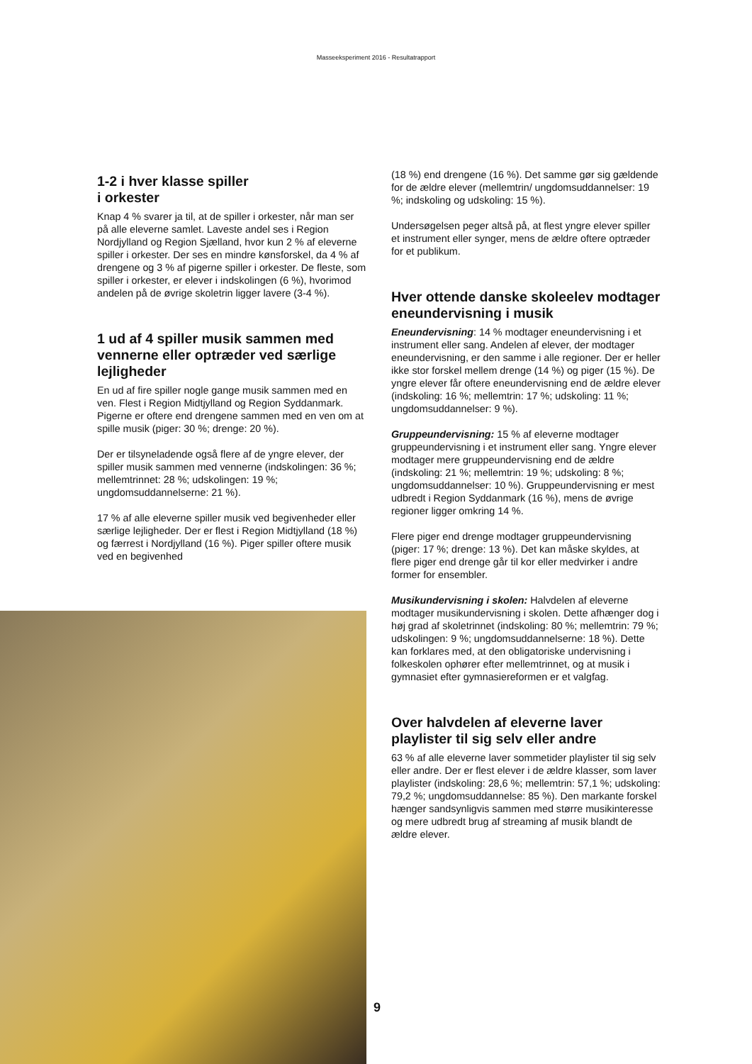Masseeksperiment 2016 - Resultatrapport
1-2 i hver klasse spiller
i orkester
Knap 4 % svarer ja til, at de spiller i orkester, når man ser på alle eleverne samlet. Laveste andel ses i Region Nordjylland og Region Sjælland, hvor kun 2 % af eleverne spiller i orkester. Der ses en mindre kønsforskel, da 4 % af drengene og 3 % af pigerne spiller i orkester. De fleste, som spiller i orkester, er elever i indskolingen (6 %), hvorimod andelen på de øvrige skoletrin ligger lavere (3-4 %).
1 ud af 4 spiller musik sammen med vennerne eller optræder ved særlige lejligheder
En ud af fire spiller nogle gange musik sammen med en ven. Flest i Region Midtjylland og Region Syddanmark. Pigerne er oftere end drengene sammen med en ven om at spille musik (piger: 30 %; drenge: 20 %).
Der er tilsyneladende også flere af de yngre elever, der spiller musik sammen med vennerne (indskolingen: 36 %; mellemtrinnet: 28 %; udskolingen: 19 %; ungdomsuddannelserne: 21 %).
17 % af alle eleverne spiller musik ved begivenheder eller særlige lejligheder. Der er flest i Region Midtjylland (18 %) og færrest i Nordjylland (16 %). Piger spiller oftere musik ved en begivenhed
(18 %) end drengene (16 %). Det samme gør sig gældende for de ældre elever (mellemtrin/ ungdomsuddannelser: 19 %; indskoling og udskoling: 15 %).
Undersøgelsen peger altså på, at flest yngre elever spiller et instrument eller synger, mens de ældre oftere optræder for et publikum.
Hver ottende danske skoleelev modtager eneundervisning i musik
Eneundervisning: 14 % modtager eneundervisning i et instrument eller sang. Andelen af elever, der modtager eneundervisning, er den samme i alle regioner. Der er heller ikke stor forskel mellem drenge (14 %) og piger (15 %). De yngre elever får oftere eneundervisning end de ældre elever (indskoling: 16 %; mellemtrin: 17 %; udskoling: 11 %; ungdomsuddannelser: 9 %).
Gruppeundervisning: 15 % af eleverne modtager gruppeundervisning i et instrument eller sang. Yngre elever modtager mere gruppeundervisning end de ældre (indskoling: 21 %; mellemtrin: 19 %; udskoling: 8 %; ungdomsuddannelser: 10 %). Gruppeundervisning er mest udbredt i Region Syddanmark (16 %), mens de øvrige regioner ligger omkring 14 %.
Flere piger end drenge modtager gruppeundervisning (piger: 17 %; drenge: 13 %). Det kan måske skyldes, at flere piger end drenge går til kor eller medvirker i andre former for ensembler.
Musikundervisning i skolen: Halvdelen af eleverne modtager musikundervisning i skolen. Dette afhænger dog i høj grad af skoletrinnet (indskoling: 80 %; mellemtrin: 79 %; udskolingen: 9 %; ungdomsuddannelserne: 18 %). Dette kan forklares med, at den obligatoriske undervisning i folkeskolen ophører efter mellemtrinnet, og at musik i gymnasiet efter gymnasiereformen er et valgfag.
Over halvdelen af eleverne laver playlister til sig selv eller andre
63 % af alle eleverne laver sommetider playlister til sig selv eller andre. Der er flest elever i de ældre klasser, som laver playlister (indskoling: 28,6 %; mellemtrin: 57,1 %; udskoling: 79,2 %; ungdomsuddannelse: 85 %). Den markante forskel hænger sandsynligvis sammen med større musikinteresse og mere udbredt brug af streaming af musik blandt de ældre elever.
9